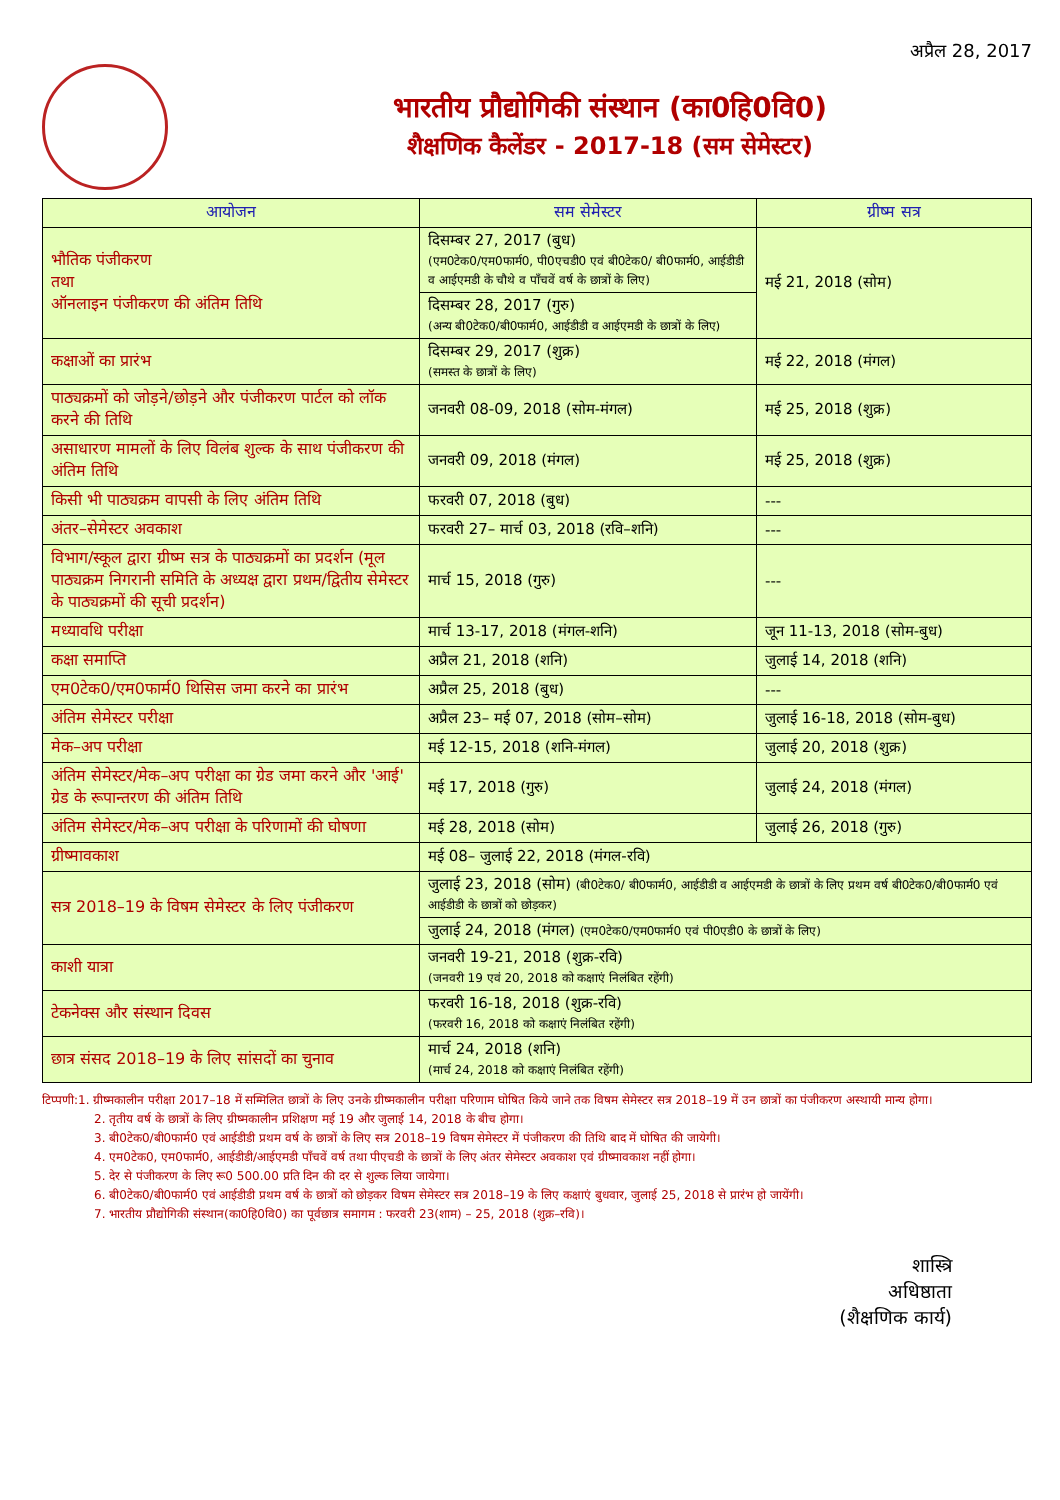अप्रैल 28, 2017
भारतीय प्रौद्योगिकी संस्थान (का0हि0वि0)
शैक्षणिक कैलेंडर - 2017-18 (सम सेमेस्टर)
| आयोजन | सम सेमेस्टर | ग्रीष्म सत्र |
| --- | --- | --- |
| भौतिक पंजीकरण तथा ऑनलाइन पंजीकरण की अंतिम तिथि | दिसम्बर 27, 2017 (बुध) (एम0टेक0/एम0फार्म0, पी0एचडी0 एवं बी0टेक0/ बी0फार्म0, आईडीडी व आईएमडी के चौथे व पाँचवें वर्ष के छात्रों के लिए) | मई 21, 2018 (सोम) |
| | दिसम्बर 28, 2017 (गुरु) (अन्य बी0टेक0/बी0फार्म0, आईडीडी व आईएमडी के छात्रों के लिए) | |
| कक्षाओं का प्रारंभ | दिसम्बर 29, 2017 (शुक्र) (समस्त के छात्रों के लिए) | मई 22, 2018 (मंगल) |
| पाठ्यक्रमों को जोड़ने/छोड़ने और पंजीकरण पार्टल को लॉक करने की तिथि | जनवरी 08-09, 2018 (सोम-मंगल) | मई 25, 2018 (शुक्र) |
| असाधारण मामलों के लिए विलंब शुल्क के साथ पंजीकरण की अंतिम तिथि | जनवरी 09, 2018 (मंगल) | मई 25, 2018 (शुक्र) |
| किसी भी पाठ्यक्रम वापसी के लिए अंतिम तिथि | फरवरी 07, 2018 (बुध) | --- |
| अंतर–सेमेस्टर अवकाश | फरवरी 27– मार्च 03, 2018 (रवि–शनि) | --- |
| विभाग/स्कूल द्वारा ग्रीष्म सत्र के पाठ्यक्रमों का प्रदर्शन (मूल पाठ्यक्रम निगरानी समिति के अध्यक्ष द्वारा प्रथम/द्वितीय सेमेस्टर के पाठ्यक्रमों की सूची प्रदर्शन) | मार्च 15, 2018 (गुरु) | --- |
| मध्यावधि परीक्षा | मार्च 13-17, 2018 (मंगल-शनि) | जून 11-13, 2018 (सोम-बुध) |
| कक्षा समाप्ति | अप्रैल 21, 2018 (शनि) | जुलाई 14, 2018 (शनि) |
| एम0टेक0/एम0फार्म0 थिसिस जमा करने का प्रारंभ | अप्रैल 25, 2018 (बुध) | --- |
| अंतिम सेमेस्टर परीक्षा | अप्रैल 23– मई 07, 2018 (सोम–सोम) | जुलाई 16-18, 2018 (सोम-बुध) |
| मेक–अप परीक्षा | मई 12-15, 2018 (शनि-मंगल) | जुलाई 20, 2018 (शुक्र) |
| अंतिम सेमेस्टर/मेक–अप परीक्षा का ग्रेड जमा करने और 'आई' ग्रेड के रूपान्तरण की अंतिम तिथि | मई 17, 2018 (गुरु) | जुलाई 24, 2018 (मंगल) |
| अंतिम सेमेस्टर/मेक–अप परीक्षा के परिणामों की घोषणा | मई 28, 2018 (सोम) | जुलाई 26, 2018 (गुरु) |
| ग्रीष्मावकाश | मई 08– जुलाई 22, 2018 (मंगल-रवि) | |
| सत्र 2018–19 के विषम सेमेस्टर के लिए पंजीकरण | जुलाई 23, 2018 (सोम) (बी0टेक0/ बी0फार्म0, आईडीडी व आईएमडी के छात्रों के लिए प्रथम वर्ष बी0टेक0/बी0फार्म0 एवं आईडीडी के छात्रों को छोड़कर) | |
| | जुलाई 24, 2018 (मंगल) (एम0टेक0/एम0फार्म0 एवं पी0एडी0 के छात्रों के लिए) | |
| काशी यात्रा | जनवरी 19-21, 2018 (शुक्र-रवि) (जनवरी 19 एवं 20, 2018 को कक्षाएं निलंबित रहेंगी) | |
| टेकनेक्स और संस्थान दिवस | फरवरी 16-18, 2018 (शुक्र-रवि) (फरवरी 16, 2018 को कक्षाएं निलंबित रहेंगी) | |
| छात्र संसद 2018–19 के लिए सांसदों का चुनाव | मार्च 24, 2018 (शनि) (मार्च 24, 2018 को कक्षाएं निलंबित रहेंगी) | |
टिप्पणी:1. ग्रीष्मकालीन परीक्षा 2017–18 में सम्मिलित छात्रों के लिए उनके ग्रीष्मकालीन परीक्षा परिणाम घोषित किये जाने तक विषम सेमेस्टर सत्र 2018–19 में उन छात्रों का पंजीकरण अस्थायी मान्य होगा।
2. तृतीय वर्ष के छात्रों के लिए ग्रीष्मकालीन प्रशिक्षण मई 19 और जुलाई 14, 2018 के बीच होगा।
3. बी0टेक0/बी0फार्म0 एवं आईडीडी प्रथम वर्ष के छात्रों के लिए सत्र 2018–19 विषम सेमेस्टर में पंजीकरण की तिथि बाद में घोषित की जायेगी।
4. एम0टेक0, एम0फार्म0, आईडीडी/आईएमडी पाँचवें वर्ष तथा पीएचडी के छात्रों के लिए अंतर सेमेस्टर अवकाश एवं ग्रीष्मावकाश नहीं होगा।
5. देर से पंजीकरण के लिए रू0 500.00 प्रति दिन की दर से शुल्क लिया जायेगा।
6. बी0टेक0/बी0फार्म0 एवं आईडीडी प्रथम वर्ष के छात्रों को छोड़कर विषम सेमेस्टर सत्र 2018–19 के लिए कक्षाएं बुधवार, जुलाई 25, 2018 से प्रारंभ हो जायेंगी।
7. भारतीय प्रौद्योगिकी संस्थान(का0हि0वि0) का पूर्वछात्र समागम : फरवरी 23(शाम) – 25, 2018 (शुक्र–रवि)।
शास्त्रि
अधिष्ठाता
(शैक्षणिक कार्य)